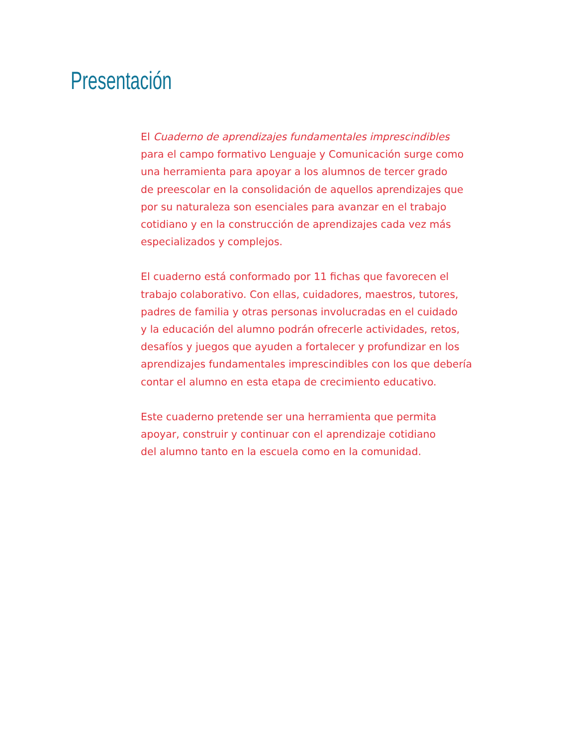Presentación
El Cuaderno de aprendizajes fundamentales imprescindibles
para el campo formativo Lenguaje y Comunicación surge como
una herramienta para apoyar a los alumnos de tercer grado
de preescolar en la consolidación de aquellos aprendizajes que
por su naturaleza son esenciales para avanzar en el trabajo
cotidiano y en la construcción de aprendizajes cada vez más
especializados y complejos.
El cuaderno está conformado por 11 fichas que favorecen el
trabajo colaborativo. Con ellas, cuidadores, maestros, tutores,
padres de familia y otras personas involucradas en el cuidado
y la educación del alumno podrán ofrecerle actividades, retos,
desafíos y juegos que ayuden a fortalecer y profundizar en los
aprendizajes fundamentales imprescindibles con los que debería
contar el alumno en esta etapa de crecimiento educativo.
Este cuaderno pretende ser una herramienta que permita
apoyar, construir y continuar con el aprendizaje cotidiano
del alumno tanto en la escuela como en la comunidad.